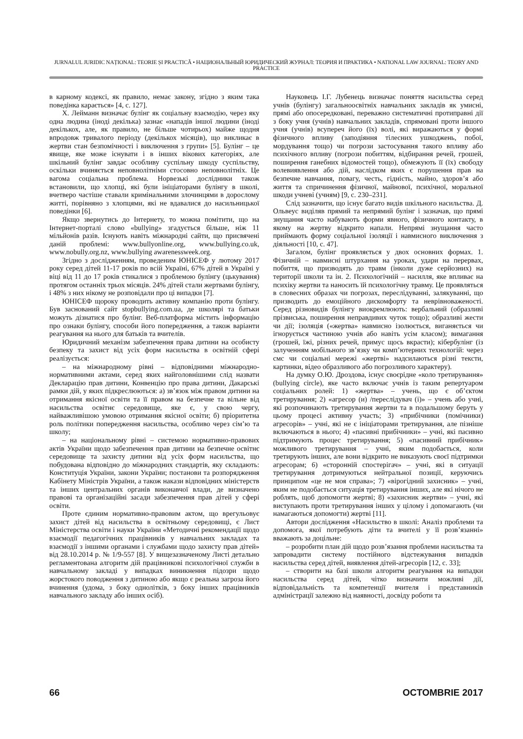JURNALUL JURIDIC NAȚIONAL: TEORIE ȘI PRACTICĂ • НАЦИОНАЛЬНЫЙ ЮРИДИЧЕСКИЙ ЖУРНАЛ: ТЕОРИЯ И ПРАКТИКА • NATIONAL LAW JOURNAL: TEORY AND PRACTICE
в карному кодексі, як правило, немає закону, згідно з яким така поведінка карається» [4, с. 127].
Х. Лейманн визначає булінг як соціальну взаємодію, через яку одна людина (іноді декілька) зазнає «нападів іншої людини (іноді декількох, але, як правило, не більше чотирьох) майже щодня впродовж тривалого періоду (декількох місяців), що викликає в жертви стан безпомічності і виключення з групи» [5]. Булінг – це явище, яке може існувати і в інших вікових категоріях, але шкільний булінг завдає особливу суспільну шкоду суспільству, оскільки вчиняється неповнолітніми стосовно неповнолітніх. Це вагома соціальна проблема. Норвезькі дослідники також встановили, що хлопці, які були ініціаторами булінгу в школі, вчетверо частіше ставали кримінальними злочинцями в дорослому житті, порівняно з хлопцями, які не вдавалися до насильницької поведінки [6].
Якщо звернутись до Інтернету, то можна помітити, що на Інтернет-порталі слово «bullying» згадується більше, ніж 11 мільйонів разів. Існують навіть міжнародні сайти, що присвячені даній проблемі: www.bullyonline.org, www.bullying.co.uk, www.nobully.org.nz, www.bullying awarenessweek.org.
Згідно з дослідженням, проведеним ЮНІСЕФ у лютому 2017 року серед дітей 11-17 років по всій Україні, 67% дітей в Україні у віці від 11 до 17 років стикалися з проблемою булінгу (цькування) протягом останніх трьох місяців. 24% дітей стали жертвами булінгу, і 48% з них нікому не розповідали про ці випадки [7].
ЮНІСЕФ щороку проводить активну компанію проти булінгу. Був заснований сайт stopbullying.com.ua, де школярі та батьки можуть дізнатися про булінг. Веб-платформа містить інформацію про ознаки булінгу, способи його попередження, а також варіанти реагування на нього для батьків та вчителів.
Юридичний механізм забезпечення права дитини на особисту безпеку та захист від усіх форм насильства в освітній сфері реалізується:
– на міжнародному рівні – відповідними міжнародно-нормативними актами, серед яких найголовнішими слід назвати Декларацію прав дитини, Конвенцію про права дитини, Дакарські рамки дій, у яких підкреслюються: а) зв’язок між правом дитини на отримання якісної освіти та її правом на безпечне та вільне від насильства освітнє середовище, яке є, у свою чергу, найважливішою умовою отримання якісної освіти; б) пріоритетна роль політики попередження насильства, особливо через сім’ю та школу;
– на національному рівні – системою нормативно-правових актів України щодо забезпечення прав дитини на безпечне освітнє середовище та захисту дитини від усіх форм насильства, що побудована відповідно до міжнародних стандартів, яку складають: Конституція України, закони України; постанови та розпорядження Кабінету Міністрів України, а також накази відповідних міністерств та інших центральних органів виконавчої влади, де визначено правові та організаційні засади забезпечення прав дітей у сфері освіти.
Проте єдиним нормативно-правовим актом, що врегульовує захист дітей від насильства в освітньому середовищі, є Лист Міністерства освіти і науки України «Методичні рекомендації щодо взаємодії педагогічних працівників у навчальних закладах та взаємодії з іншими органами і службами щодо захисту прав дітей» від 28.10.2014 р. № 1/9-557 [8]. У вищезазначеному Листі детально регламентована алгоритм дій працівникові психологічної служби в навчальному закладі у випадках виникнення підозри щодо жорстокого поводження з дитиною або якщо є реальна загроза його вчинення (удома, з боку однолітків, з боку інших працівників навчального закладу або інших осіб).
Науковець І.Г. Лубенець визначає поняття насильства серед учнів (булінгу) загальноосвітніх навчальних закладів як умисні, прямі або опосередковані, переважно систематичні протиправні дії з боку учня (учнів) навчальних закладів, спрямовані проти іншого учня (учнів) всупереч його (їх) волі, які виражаються у формі фізичного впливу (заподіяння тілесних ушкоджень, побої, мордування тощо) чи погрози застосування такого впливу або психічного впливу (погрози побиттям, відбирання речей, грошей, поширення ганебних відомостей тощо), обмежують її (їх) свободу волевиявлення або дій, наслідком яких є порушення прав на безпечне навчання, повагу, честь, гідність, майно, здоров’я або життя та спричинення фізичної, майнової, психічної, моральної шкоди учневі (учням) [9, с. 230–231].
Слід зазначити, що існує багато видів шкільного насильства. Д. Ольвеус виділяв прямий та непрямий булінг і зазначав, що прямі знущання часто набувають форми явного, фізичного контакту, в якому на жертву відкрито напали. Непрямі знущання часто приймають форму соціальної ізоляції і навмисного виключення з діяльності [10, с. 47].
Загалом, булінг проявляється у двох основних формах. 1. Фізичній – навмисні штурхання на уроках, удари на перервах, побиття, що призводять до травм (інколи дуже серйозних) на території школи та ін. 2. Психологічній – насилля, яке впливає на психіку жертви та наносить їй психологічну травму. Це проявляться в словесних образах чи погрозах, переслідуванні, залякуванні, що призводить до емоційного дискомфорту та неврівноваженості. Серед різновидів булінгу виокремлюють: вербальний (образливі прізвиська, поширення неправдивих чуток тощо); образливі жести чи дії; ізоляція («жертва» навмисно ізолюється, виганяється чи ігнорується частиною учнів або навіть усім класом); вимагання (грошей, їжі, різних речей, примус щось вкрасти); кібербулінг (із залученням мобільного зв’язку чи комп’ютерних технологій: через смс чи соціальні мережі «жертві» надсилаються різні тексти, картинки, відео образливого або погрозливого характеру).
На думку О.Ю. Дроздова, існує своєрідне «коло третирування» (bullying circle), яке часто включає учнів із таким репертуаром соціальних ролей: 1) «жертва» – учень, що є об’єктом третирування; 2) «агресор (и) /переслідувач (і)» – учень або учні, які розпочинають третирування жертви та в подальшому беруть у цьому процесі активну участь; 3) «прибічники (помічники) агресорів» – учні, які не є ініціаторами третирування, але пізніше включаються в нього; 4) «пасивні прибічники» – учні, які пасивно підтримують процес третирування; 5) «пасивний прибічник» можливого третирування – учні, яким подобається, коли третирують інших, але вони відкрито не виказують своєї підтримки агресорам; 6) «сторонній спостерігач» – учні, які в ситуації третирування дотримуються нейтральної позиції, керуючись принципом «це не моя справа»; 7) «вірогідний захисник» – учні, яким не подобається ситуація третирування інших, але які нічого не роблять, щоб допомогти жертві; 8) «захисник жертви» – учні, які виступають проти третирування інших у цілому і допомагають (чи намагаються допомогти) жертві [11].
Автори дослідження «Насильство в школі: Аналіз проблеми та допомога, якої потребують діти та вчителі у її розв’язанні» вважають за доцільне:
– розробити план дій щодо розв’язання проблеми насильства та запровадити систему постійного відстежування випадків насильства серед дітей, виявлення дітей-агресорів [12, с. 33];
– створити на базі школи алгоритм реагування на випадки насильства серед дітей, чітко визначити можливі дії, відповідальність та компетенції вчителя і представників адміністрації залежно від наявності, досвіду роботи та
66 OCTOMBRIE 2017